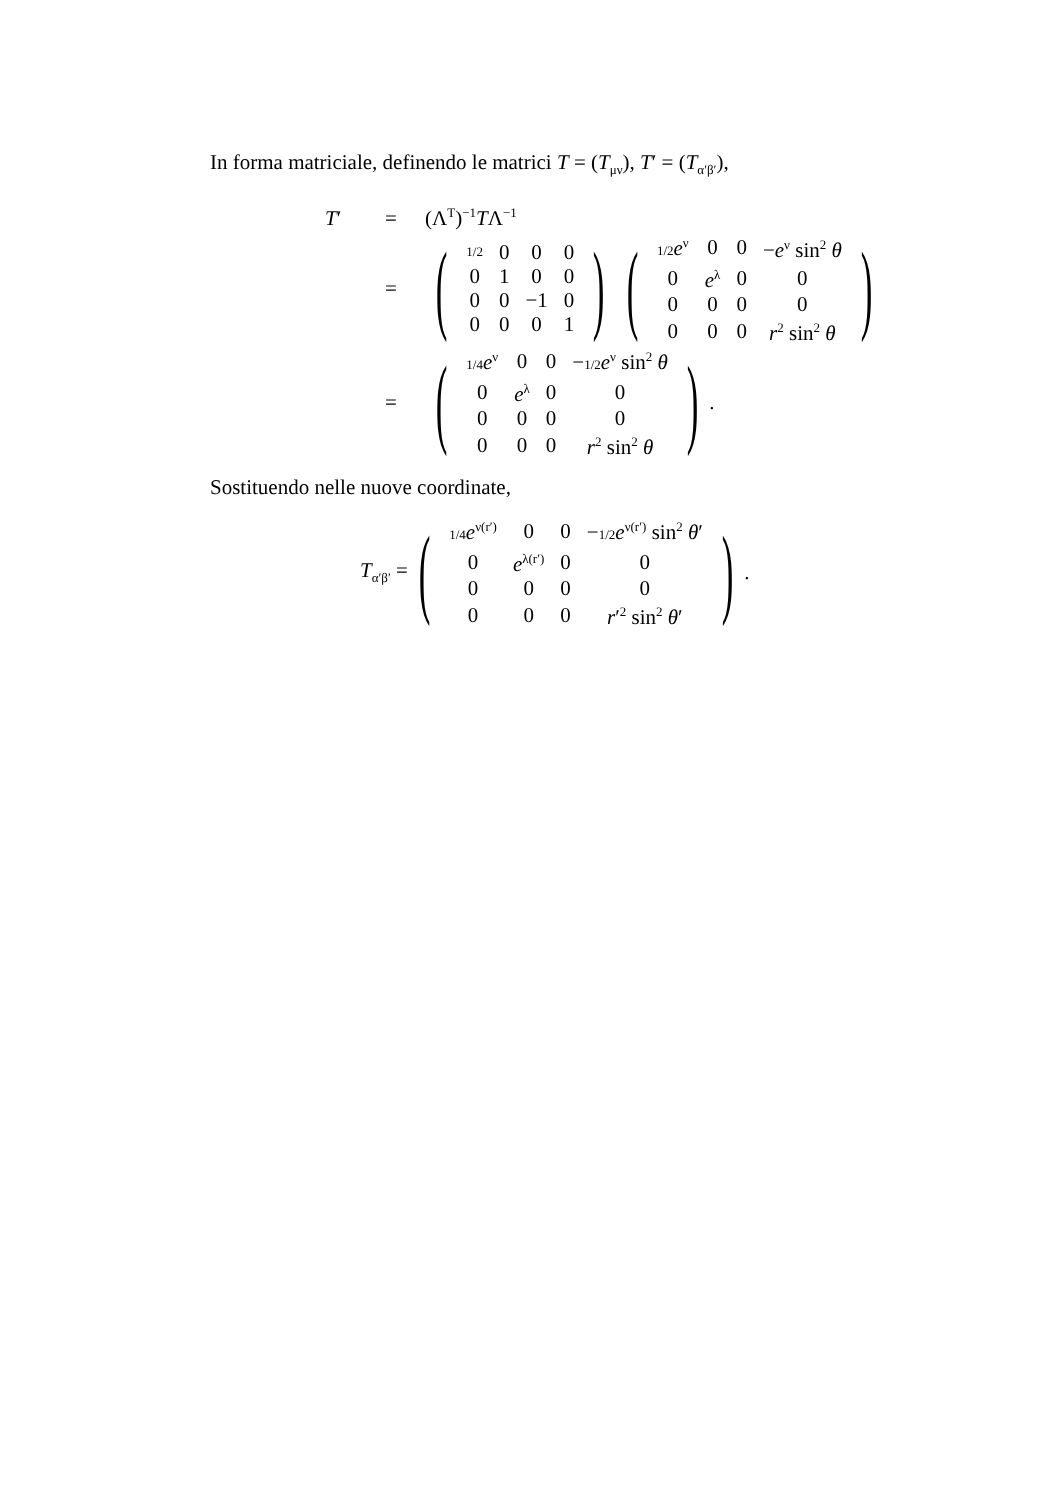In forma matriciale, definendo le matrici T = (T<sub>μν</sub>), T′ = (T<sub>α′β′</sub>),
T′ = (Λ<sup>T</sup>)<sup>−1</sup>TΛ<sup>−1</sup>
= (
| 1/2 | 0 | 0 | 0 |
| 0 | 1 | 0 | 0 |
| 0 | 0 | −1 | 0 |
| 0 | 0 | 0 | 1 |
) (
| 1/2 e<sup>ν</sup> | 0 | 0 | − e<sup>ν</sup> sin<sup>2</sup> θ |
| 0 | e<sup>λ</sup> | 0 | 0 |
| 0 | 0 | 0 | 0 |
| 0 | 0 | 0 | r<sup>2</sup> sin<sup>2</sup> θ |
)
= (
| 1/4 e<sup>ν</sup> | 0 | 0 | − 1/2 e<sup>ν</sup> sin<sup>2</sup> θ |
| 0 | e<sup>λ</sup> | 0 | 0 |
| 0 | 0 | 0 | 0 |
| 0 | 0 | 0 | r<sup>2</sup> sin<sup>2</sup> θ |
) .
Sostituendo nelle nuove coordinate,
T<sub>α′β′</sub> = (
| 1/4 e<sup>ν(r′)</sup> | 0 | 0 | − 1/2 e<sup>ν(r′)</sup> sin<sup>2</sup> θ ′ |
| 0 | e<sup>λ(r′)</sup> | 0 | 0 |
| 0 | 0 | 0 | 0 |
| 0 | 0 | 0 | r ′<sup>2</sup> sin<sup>2</sup> θ ′ |
) .